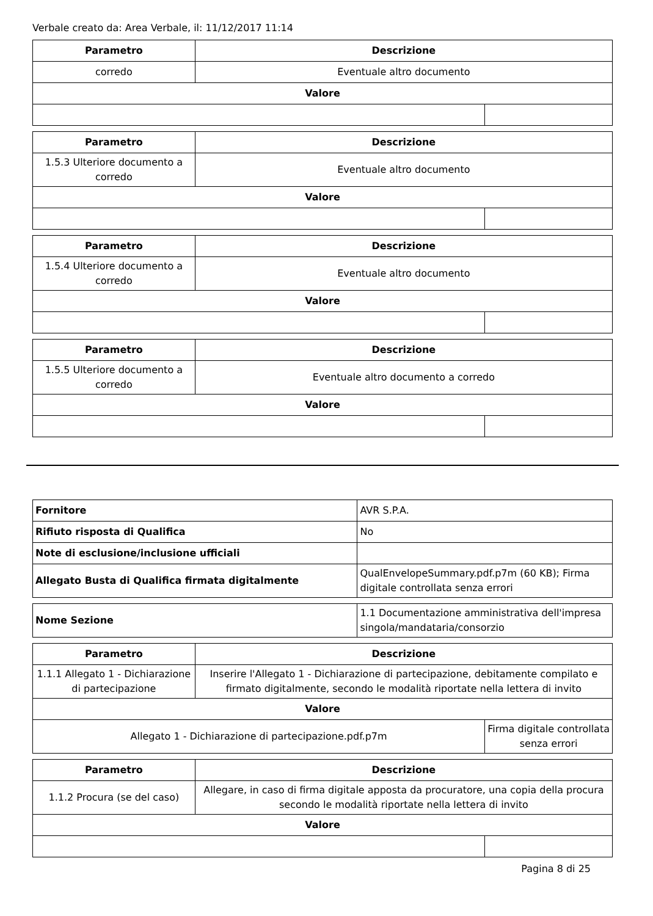Verbale creato da: Area Verbale, il: 11/12/2017 11:14
| Parametro | Descrizione | |
| --- | --- | --- |
| corredo | Eventuale altro documento | |
| Valore | | |
| Parametro | Descrizione | |
| --- | --- | --- |
| 1.5.3 Ulteriore documento a corredo | Eventuale altro documento | |
| Valore | | |
| Parametro | Descrizione | |
| --- | --- | --- |
| 1.5.4 Ulteriore documento a corredo | Eventuale altro documento | |
| Valore | | |
| Parametro | Descrizione | |
| --- | --- | --- |
| 1.5.5 Ulteriore documento a corredo | Eventuale altro documento a corredo | |
| Valore | | |
| Fornitore | AVR S.P.A. |
| Rifiuto risposta di Qualifica | No |
| Note di esclusione/inclusione ufficiali | |
| Allegato Busta di Qualifica firmata digitalmente | QualEnvelopeSummary.pdf.p7m (60 KB); Firma digitale controllata senza errori |
| Nome Sezione | 1.1 Documentazione amministrativa dell'impresa singola/mandataria/consorzio |
| Parametro | Descrizione | |
| --- | --- | --- |
| 1.1.1 Allegato 1 - Dichiarazione di partecipazione | Inserire l'Allegato 1 - Dichiarazione di partecipazione, debitamente compilato e firmato digitalmente, secondo le modalità riportate nella lettera di invito | |
| Valore | | |
| Allegato 1 - Dichiarazione di partecipazione.pdf.p7m | | Firma digitale controllata senza errori |
| Parametro | Descrizione | |
| --- | --- | --- |
| 1.1.2 Procura (se del caso) | Allegare, in caso di firma digitale apposta da procuratore, una copia della procura secondo le modalità riportate nella lettera di invito | |
| Valore | | |
Pagina 8 di 25